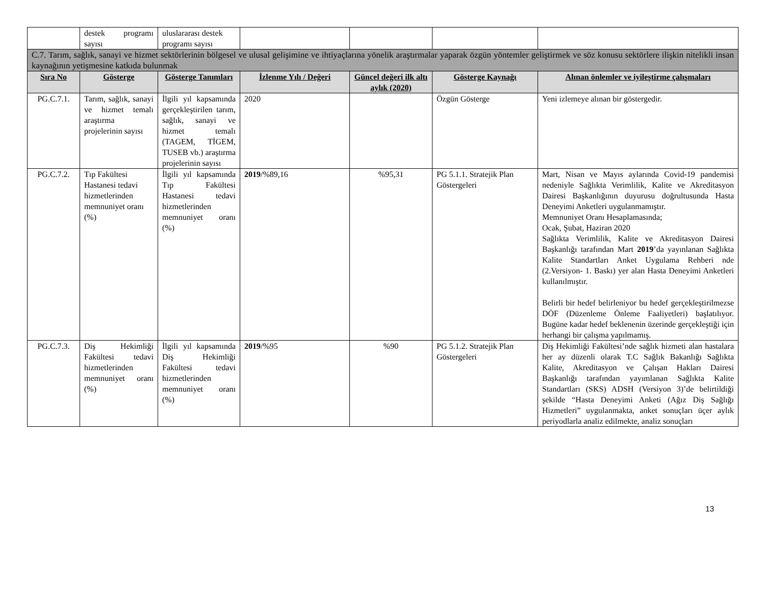| | destek programı sayısı | uluslararası destek programı sayısı | | | | |
| C.7. Tarım, sağlık, sanayi ve hizmet sektörlerinin bölgesel ve ulusal gelişimine ve ihtiyaçlarına yönelik araştırmalar yaparak özgün yöntemler geliştirmek ve söz konusu sektörlere ilişkin nitelikli insan kaynağının yetişmesine katkıda bulunmak | | | | | | |
| Sıra No | Gösterge | Gösterge Tanımları | İzlenme Yılı / Değeri | Güncel değeri ilk altı aylık (2020) | Gösterge Kaynağı | Alınan önlemler ve iyileştirme çalışmaları |
| PG.C.7.1. | Tarım, sağlık, sanayi ve hizmet temalı araştırma projelerinin sayısı | İlgili yıl kapsamında gerçekleştirilen tarım, sağlık, sanayi ve hizmet temalı (TAGEM, TİGEM, TUSEB vb.) araştırma projelerinin sayısı | 2020 | | Özgün Gösterge | Yeni izlemeye alınan bir göstergedir. |
| PG.C.7.2. | Tıp Fakültesi Hastanesi tedavi hizmetlerinden memnuniyet oranı (%) | İlgili yıl kapsamında Tıp Fakültesi Hastanesi tedavi hizmetlerinden memnuniyet oranı (%) | 2019 /%89,16 | %95,31 | PG 5.1.1. Stratejik Plan Göstergeleri | Mart, Nisan ve Mayıs aylarında Covid-19 pandemisi nedeniyle Sağlıkta Verimlilik, Kalite ve Akreditasyon Dairesi Başkanlığının duyurusu doğrultusunda Hasta Deneyimi Anketleri uygulanmamıştır. Memnuniyet Oranı Hesaplamasında; Ocak, Şubat, Haziran 2020 Sağlıkta Verimlilik, Kalite ve Akreditasyon Dairesi Başkanlığı tarafından Mart 2019 ’da yayınlanan Sağlıkta Kalite Standartları Anket Uygulama Rehberi nde (2.Versiyon- 1. Baskı) yer alan Hasta Deneyimi Anketleri kullanılmıştır. Belirli bir hedef belirleniyor bu hedef gerçekleştirilmezse DÖF (Düzenleme Önleme Faaliyetleri) başlatılıyor. Bugüne kadar hedef beklenenin üzerinde gerçekleştiği için herhangi bir çalışma yapılmamış. |
| PG.C.7.3. | Diş Hekimliği Fakültesi tedavi hizmetlerinden memnuniyet oranı (%) | İlgili yıl kapsamında Diş Hekimliği Fakültesi tedavi hizmetlerinden memnuniyet oranı (%) | 2019 /%95 | %90 | PG 5.1.2. Stratejik Plan Göstergeleri | Diş Hekimliği Fakültesi’nde sağlık hizmeti alan hastalara her ay düzenli olarak T.C Sağlık Bakanlığı Sağlıkta Kalite, Akreditasyon ve Çalışan Hakları Dairesi Başkanlığı tarafından yayımlanan Sağlıkta Kalite Standartları (SKS) ADSH (Versiyon 3)’de belirtildiği şekilde “Hasta Deneyimi Anketi (Ağız Diş Sağlığı Hizmetleri” uygulanmakta, anket sonuçları üçer aylık periyodlarla analiz edilmekte, analiz sonuçları |
13